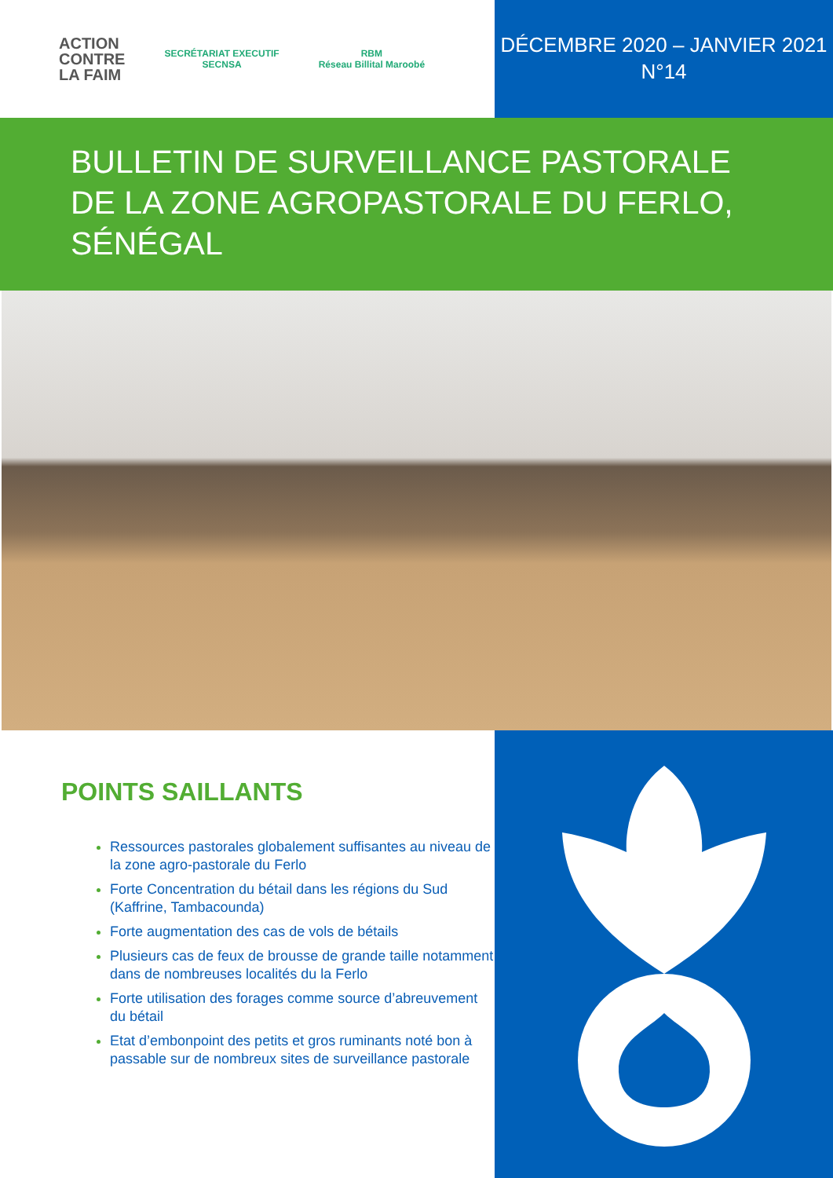ACTION
CONTRE
LA FAIM
SECRÉTARIAT EXECUTIF
SECNSA
RBM
Réseau Billital Maroobé
DÉCEMBRE 2020 – JANVIER 2021
N°14
BULLETIN DE SURVEILLANCE PASTORALE DE LA ZONE AGROPASTORALE DU FERLO, SÉNÉGAL
POINTS SAILLANTS
Ressources pastorales globalement suffisantes au niveau de la zone agro-pastorale du Ferlo
Forte Concentration du bétail dans les régions du Sud (Kaffrine, Tambacounda)
Forte augmentation des cas de vols de bétails
Plusieurs cas de feux de brousse de grande taille notamment dans de nombreuses localités du la Ferlo
Forte utilisation des forages comme source d’abreuvement du bétail
Etat d’embonpoint des petits et gros ruminants noté bon à passable sur de nombreux sites de surveillance pastorale